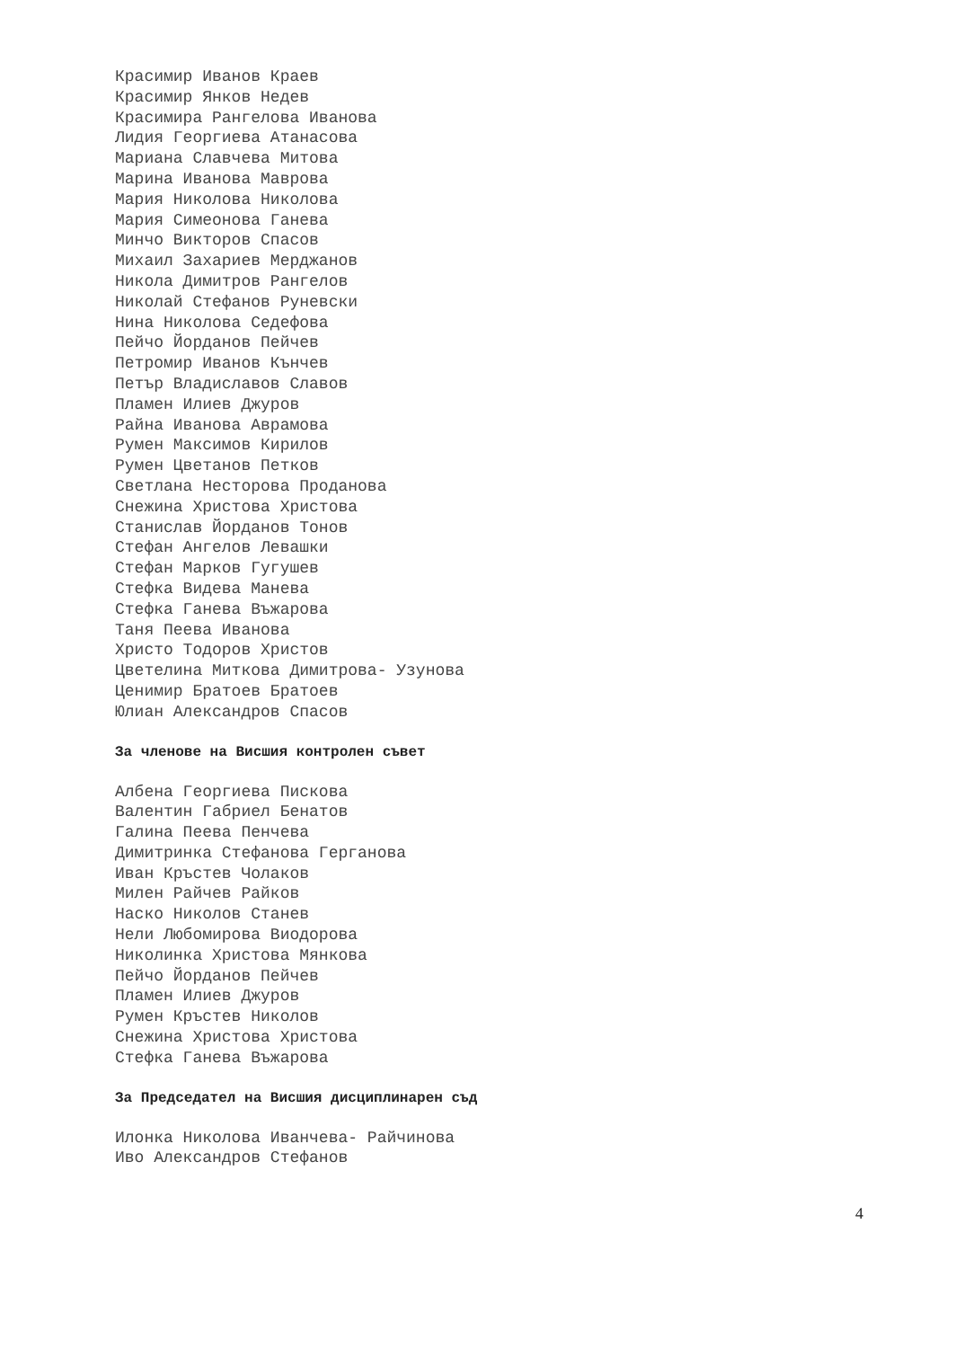Красимир Иванов Краев
Красимир Янков Недев
Красимира Рангелова Иванова
Лидия Георгиева Атанасова
Мариана Славчева Митова
Марина Иванова Маврова
Мария Николова Николова
Мария Симеонова Ганева
Минчо Викторов Спасов
Михаил Захариев Мерджанов
Никола Димитров Рангелов
Николай Стефанов Руневски
Нина Николова Седефова
Пейчо Йорданов Пейчев
Петромир Иванов Кънчев
Петър Владиславов Славов
Пламен Илиев Джуров
Райна Иванова Аврамова
Румен Максимов Кирилов
Румен Цветанов Петков
Светлана Несторова Проданова
Снежина Христова Христова
Станислав Йорданов Тонов
Стефан Ангелов Левашки
Стефан Марков Гугушев
Стефка Видева Манева
Стефка Ганева Въжарова
Таня Пеева Иванова
Христо Тодоров Христов
Цветелина Миткова Димитрова- Узунова
Ценимир Братоев Братоев
Юлиан Александров Спасов
За членове на Висшия контролен съвет
Албена Георгиева Пискова
Валентин Габриел Бенатов
Галина Пеева Пенчева
Димитринка Стефанова Герганова
Иван Кръстев Чолаков
Милен Райчев Райков
Наско Николов Станев
Нели Любомирова Виодорова
Николинка Христова Мянкова
Пейчо Йорданов Пейчев
Пламен Илиев Джуров
Румен Кръстев Николов
Снежина Христова Христова
Стефка Ганева Въжарова
За Председател на Висшия дисциплинарен съд
Илонка Николова Иванчева- Райчинова
Иво Александров Стефанов
4